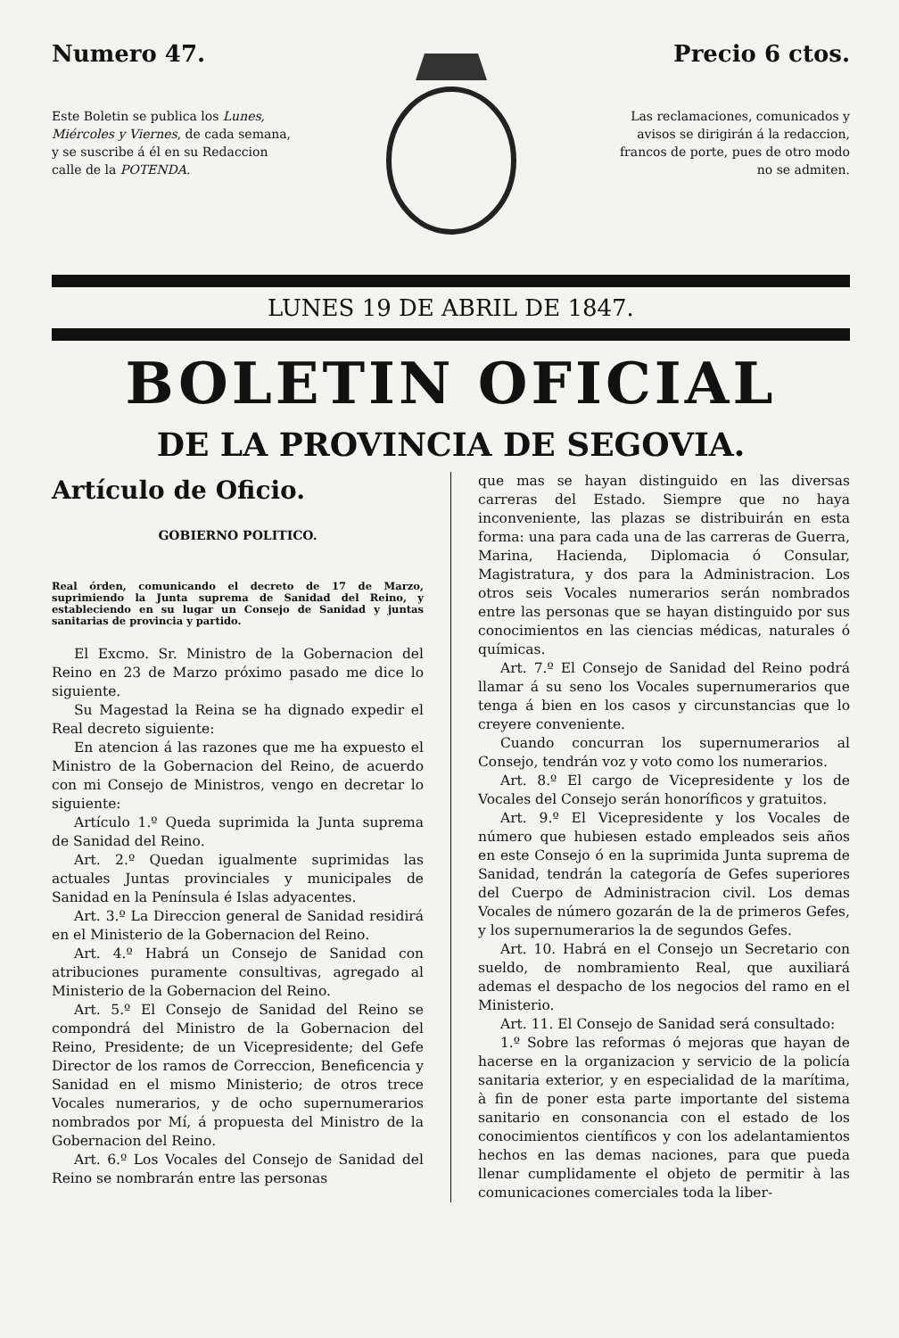Numero 47.
Este Boletin se publica los Lunes, Miércoles y Viernes, de cada semana, y se suscribe á él en su Redaccion calle de la POTENDA.
Precio 6 ctos.
Las reclamaciones, comunicados y avisos se dirigirán á la redaccion, francos de porte, pues de otro modo no se admiten.
LUNES 19 DE ABRIL DE 1847.
BOLETIN OFICIAL
DE LA PROVINCIA DE SEGOVIA.
Artículo de Oficio.
GOBIERNO POLITICO.
Real órden, comunicando el decreto de 17 de Marzo, suprimiendo la Junta suprema de Sanidad del Reino, y estableciendo en su lugar un Consejo de Sanidad y juntas sanitarias de provincia y partido.
El Excmo. Sr. Ministro de la Gobernacion del Reino en 23 de Marzo próximo pasado me dice lo siguiente.
Su Magestad la Reina se ha dignado expedir el Real decreto siguiente:
En atencion á las razones que me ha expuesto el Ministro de la Gobernacion del Reino, de acuerdo con mi Consejo de Ministros, vengo en decretar lo siguiente:
Artículo 1.º Queda suprimida la Junta suprema de Sanidad del Reino.
Art. 2.º Quedan igualmente suprimidas las actuales Juntas provinciales y municipales de Sanidad en la Península é Islas adyacentes.
Art. 3.º La Direccion general de Sanidad residirá en el Ministerio de la Gobernacion del Reino.
Art. 4.º Habrá un Consejo de Sanidad con atribuciones puramente consultivas, agregado al Ministerio de la Gobernacion del Reino.
Art. 5.º El Consejo de Sanidad del Reino se compondrá del Ministro de la Gobernacion del Reino, Presidente; de un Vicepresidente; del Gefe Director de los ramos de Correccion, Beneficencia y Sanidad en el mismo Ministerio; de otros trece Vocales numerarios, y de ocho supernumerarios nombrados por Mí, á propuesta del Ministro de la Gobernacion del Reino.
Art. 6.º Los Vocales del Consejo de Sanidad del Reino se nombrarán entre las personas
que mas se hayan distinguido en las diversas carreras del Estado. Siempre que no haya inconveniente, las plazas se distribuirán en esta forma: una para cada una de las carreras de Guerra, Marina, Hacienda, Diplomacia ó Consular, Magistratura, y dos para la Administracion. Los otros seis Vocales numerarios serán nombrados entre las personas que se hayan distinguido por sus conocimientos en las ciencias médicas, naturales ó químicas.
Art. 7.º El Consejo de Sanidad del Reino podrá llamar á su seno los Vocales supernumerarios que tenga á bien en los casos y circunstancias que lo creyere conveniente.
Cuando concurran los supernumerarios al Consejo, tendrán voz y voto como los numerarios.
Art. 8.º El cargo de Vicepresidente y los de Vocales del Consejo serán honoríficos y gratuitos.
Art. 9.º El Vicepresidente y los Vocales de número que hubiesen estado empleados seis años en este Consejo ó en la suprimida Junta suprema de Sanidad, tendrán la categoría de Gefes superiores del Cuerpo de Administracion civil. Los demas Vocales de número gozarán de la de primeros Gefes, y los supernumerarios la de segundos Gefes.
Art. 10. Habrá en el Consejo un Secretario con sueldo, de nombramiento Real, que auxiliará ademas el despacho de los negocios del ramo en el Ministerio.
Art. 11. El Consejo de Sanidad será consultado:
1.º Sobre las reformas ó mejoras que hayan de hacerse en la organizacion y servicio de la policía sanitaria exterior, y en especialidad de la marítima, à fin de poner esta parte importante del sistema sanitario en consonancia con el estado de los conocimientos científicos y con los adelantamientos hechos en las demas naciones, para que pueda llenar cumplidamente el objeto de permitir à las comunicaciones comerciales toda la liber-